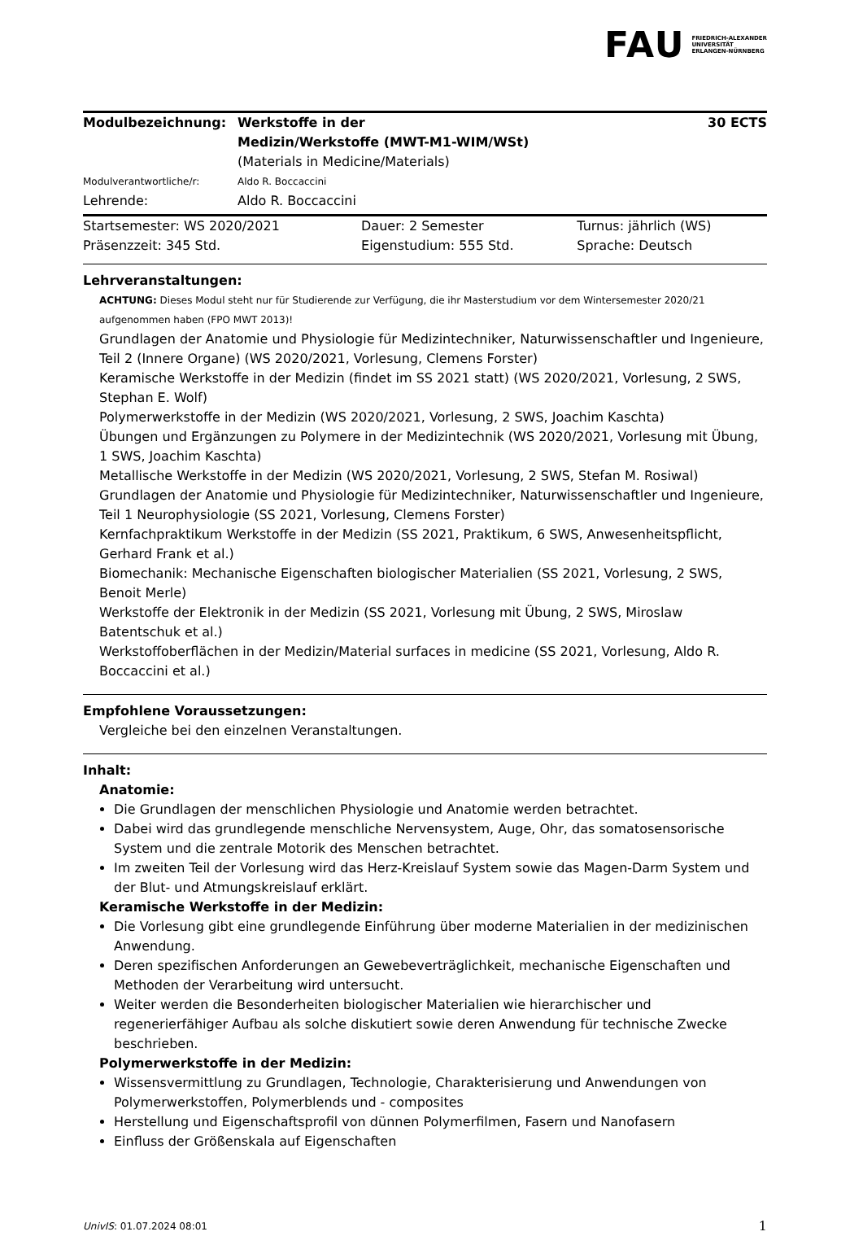FAU
FRIEDRICH-ALEXANDER
UNIVERSITÄT
ERLANGEN-NÜRNBERG
| Modulbezeichnung: | Werkstoffe in der Medizin/Werkstoffe (MWT-M1-WIM/WSt) | 30 ECTS |
| | (Materials in Medicine/Materials) | |
| Modulverantwortliche/r: | Aldo R. Boccaccini | |
| Lehrende: | Aldo R. Boccaccini | |
| Startsemester: WS 2020/2021 | Dauer: 2 Semester | Turnus: jährlich (WS) |
| Präsenzzeit: 345 Std. | Eigenstudium: 555 Std. | Sprache: Deutsch |
Lehrveranstaltungen:
ACHTUNG: Dieses Modul steht nur für Studierende zur Verfügung, die ihr Masterstudium vor dem Wintersemester 2020/21 aufgenommen haben (FPO MWT 2013)!
Grundlagen der Anatomie und Physiologie für Medizintechniker, Naturwissenschaftler und Ingenieure, Teil 2 (Innere Organe) (WS 2020/2021, Vorlesung, Clemens Forster)
Keramische Werkstoffe in der Medizin (findet im SS 2021 statt) (WS 2020/2021, Vorlesung, 2 SWS, Stephan E. Wolf)
Polymerwerkstoffe in der Medizin (WS 2020/2021, Vorlesung, 2 SWS, Joachim Kaschta)
Übungen und Ergänzungen zu Polymere in der Medizintechnik (WS 2020/2021, Vorlesung mit Übung, 1 SWS, Joachim Kaschta)
Metallische Werkstoffe in der Medizin (WS 2020/2021, Vorlesung, 2 SWS, Stefan M. Rosiwal)
Grundlagen der Anatomie und Physiologie für Medizintechniker, Naturwissenschaftler und Ingenieure, Teil 1 Neurophysiologie (SS 2021, Vorlesung, Clemens Forster)
Kernfachpraktikum Werkstoffe in der Medizin (SS 2021, Praktikum, 6 SWS, Anwesenheitspflicht, Gerhard Frank et al.)
Biomechanik: Mechanische Eigenschaften biologischer Materialien (SS 2021, Vorlesung, 2 SWS, Benoit Merle)
Werkstoffe der Elektronik in der Medizin (SS 2021, Vorlesung mit Übung, 2 SWS, Miroslaw Batentschuk et al.)
Werkstoffoberflächen in der Medizin/Material surfaces in medicine (SS 2021, Vorlesung, Aldo R. Boccaccini et al.)
Empfohlene Voraussetzungen:
Vergleiche bei den einzelnen Veranstaltungen.
Inhalt:
Anatomie:
Die Grundlagen der menschlichen Physiologie und Anatomie werden betrachtet.
Dabei wird das grundlegende menschliche Nervensystem, Auge, Ohr, das somatosensorische System und die zentrale Motorik des Menschen betrachtet.
Im zweiten Teil der Vorlesung wird das Herz-Kreislauf System sowie das Magen-Darm System und der Blut- und Atmungskreislauf erklärt.
Keramische Werkstoffe in der Medizin:
Die Vorlesung gibt eine grundlegende Einführung über moderne Materialien in der medizinischen Anwendung.
Deren spezifischen Anforderungen an Gewebeverträglichkeit, mechanische Eigenschaften und Methoden der Verarbeitung wird untersucht.
Weiter werden die Besonderheiten biologischer Materialien wie hierarchischer und regenerierfähiger Aufbau als solche diskutiert sowie deren Anwendung für technische Zwecke beschrieben.
Polymerwerkstoffe in der Medizin:
Wissensvermittlung zu Grundlagen, Technologie, Charakterisierung und Anwendungen von Polymerwerkstoffen, Polymerblends und - composites
Herstellung und Eigenschaftsprofil von dünnen Polymerfilmen, Fasern und Nanofasern
Einfluss der Größenskala auf Eigenschaften
UnivIS: 01.07.2024 08:01 1